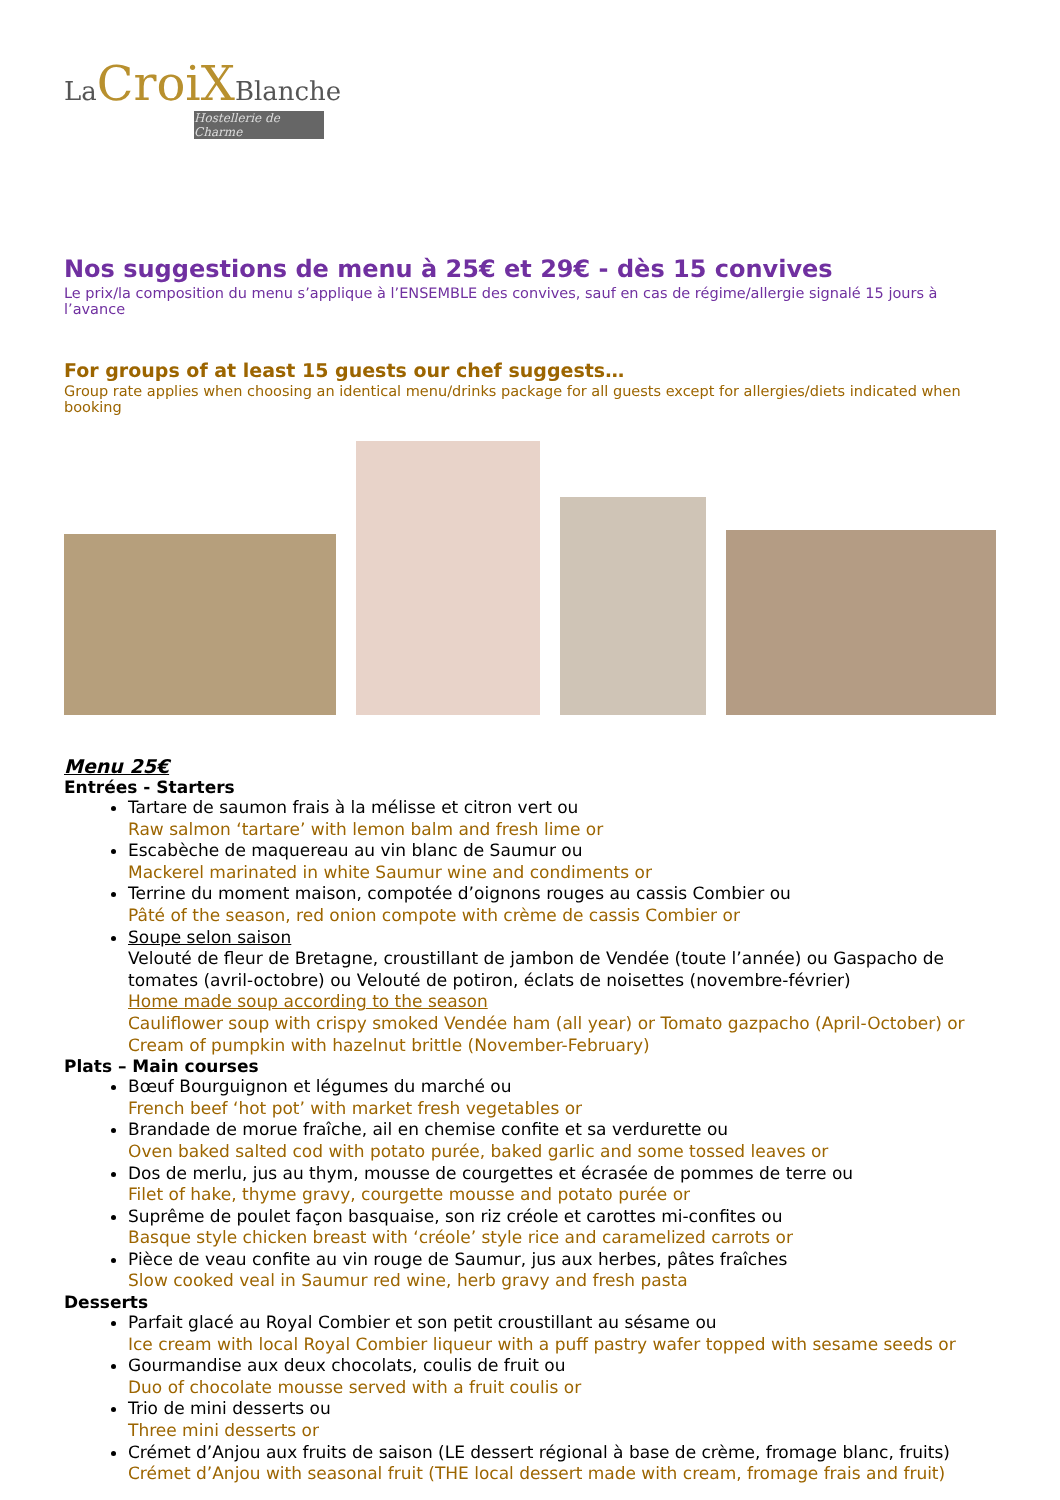La CroiXBlanche
Hostellerie de Charme
Nos suggestions de menu à 25€ et 29€ - dès 15 convives
Le prix/la composition du menu s’applique à l’ENSEMBLE des convives, sauf en cas de régime/allergie signalé 15 jours à l’avance
For groups of at least 15 guests our chef suggests…
Group rate applies when choosing an identical menu/drinks package for all guests except for allergies/diets indicated when booking
Menu 25€
Entrées - Starters
Tartare de saumon frais à la mélisse et citron vert ou
Raw salmon ‘tartare’ with lemon balm and fresh lime or
Escabèche de maquereau au vin blanc de Saumur ou
Mackerel marinated in white Saumur wine and condiments or
Terrine du moment maison, compotée d’oignons rouges au cassis Combier ou
Pâté of the season, red onion compote with crème de cassis Combier or
Soupe selon saison
Velouté de fleur de Bretagne, croustillant de jambon de Vendée (toute l’année) ou Gaspacho de tomates (avril-octobre) ou Velouté de potiron, éclats de noisettes (novembre-février)
Home made soup according to the season
Cauliflower soup with crispy smoked Vendée ham (all year) or Tomato gazpacho (April-October) or Cream of pumpkin with hazelnut brittle (November-February)
Plats – Main courses
Bœuf Bourguignon et légumes du marché ou
French beef ‘hot pot’ with market fresh vegetables or
Brandade de morue fraîche, ail en chemise confite et sa verdurette ou
Oven baked salted cod with potato purée, baked garlic and some tossed leaves or
Dos de merlu, jus au thym, mousse de courgettes et écrasée de pommes de terre ou
Filet of hake, thyme gravy, courgette mousse and potato purée or
Suprême de poulet façon basquaise, son riz créole et carottes mi-confites ou
Basque style chicken breast with ‘créole’ style rice and caramelized carrots or
Pièce de veau confite au vin rouge de Saumur, jus aux herbes, pâtes fraîches
Slow cooked veal in Saumur red wine, herb gravy and fresh pasta
Desserts
Parfait glacé au Royal Combier et son petit croustillant au sésame ou
Ice cream with local Royal Combier liqueur with a puff pastry wafer topped with sesame seeds or
Gourmandise aux deux chocolats, coulis de fruit ou
Duo of chocolate mousse served with a fruit coulis or
Trio de mini desserts ou
Three mini desserts or
Crémet d’Anjou aux fruits de saison (LE dessert régional à base de crème, fromage blanc, fruits)
Crémet d’Anjou with seasonal fruit (THE local dessert made with cream, fromage frais and fruit)